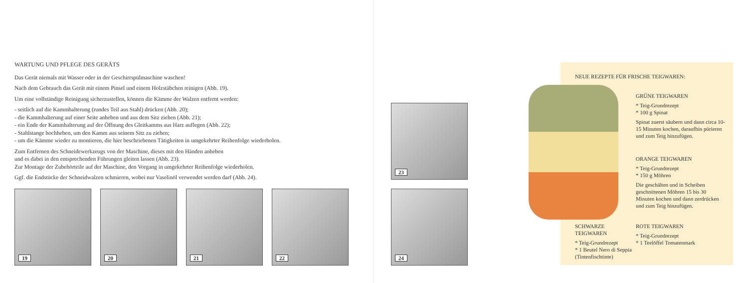WARTUNG UND PFLEGE DES GERÄTS
Das Gerät niemals mit Wasser oder in der Geschirrspülmaschine waschen!
Nach dem Gebrauch das Gerät mit einem Pinsel und einem Holzstäbchen reinigen (Abb. 19).
Um eine vollständige Reinigung sicherzustellen, können die Kämme der Walzen entfernt werden:
- seitlich auf die Kammhalterung (rundes Teil aus Stahl) drücken (Abb. 20);
- die Kammhalterung auf einer Seite anheben und aus dem Sitz ziehen (Abb. 21);
- ein Ende der Kammhalterung auf der Öffnung des Gleitkamms aus Harz auflegen (Abb. 22);
- Stahlstange hochheben, um den Kamm aus seinem Sitz zu ziehen;
- um die Kämme wieder zu montieren, die hier beschriebenen Tätigkeiten in umgekehrter Reihenfolge wiederholen.
Zum Entfernen des Schneidewerkzeugs von der Maschine, dieses mit den Händen anheben
und es dabei in den entsprechenden Führungen gleiten lassen (Abb. 23).
Zur Montage der Zubehörteile auf der Maschine, den Vorgang in umgekehrter Reihenfolge wiederholen.
Ggf. die Endstücke der Schneidwalzen schmieren, wobei nur Vaselinöl verwendet werden darf (Abb. 24).
19
20
21
22
23
24
NEUE REZEPTE FÜR FRISCHE TEIGWAREN:
GRÜNE TEIGWAREN
* Teig-Grundrezept
* 100 g Spinat
Spinat zuerst säubern und dann circa 10-15 Minuten kochen, daraufhin pürieren und zum Teig hinzufügen.
ORANGE TEIGWAREN
* Teig-Grundrezept
* 150 g Möhren
Die geschälten und in Scheiben geschnittenen Möhren 15 bis 30 Minuten kochen und dann zerdrücken und zum Teig hinzufügen.
SCHWARZE
TEIGWAREN
* Teig-Grundrezept
* 1 Beutel Nero di Seppia (Tintenfischtinte)
ROTE TEIGWAREN
* Teig-Grundrezept
* 1 Teelöffel Tomatenmark